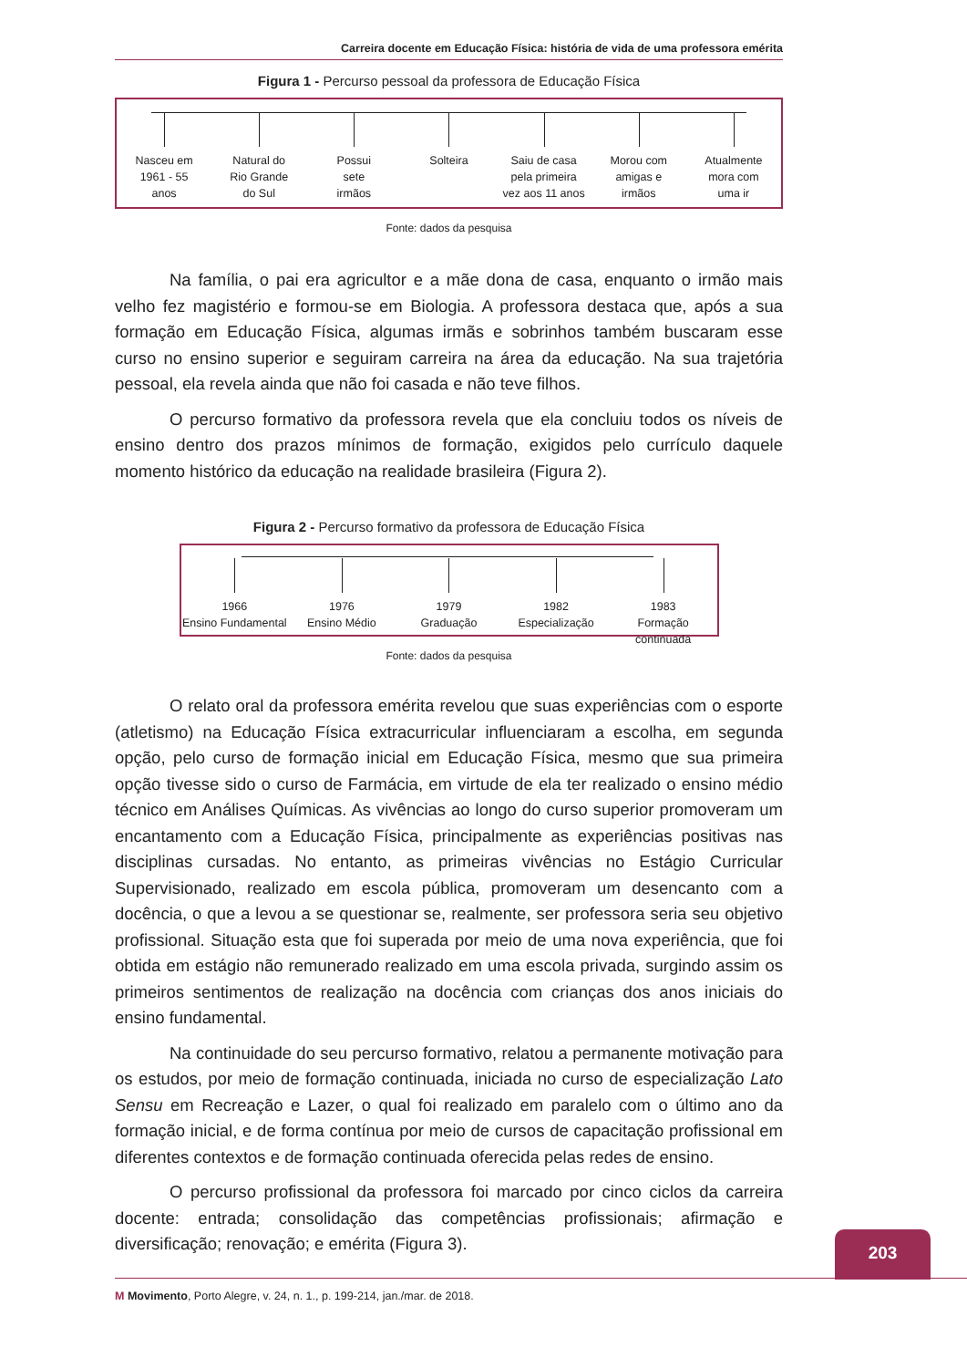Carreira docente em Educação Física: história de vida de uma professora emérita
Figura 1 - Percurso pessoal da professora de Educação Física
Nasceu em
1961 - 55
anos
Natural do
Rio Grande
do Sul
Possui
sete
irmãos
Solteira Saiu de casa
pela primeira
vez aos 11 anos
Morou com
amigas e
irmãos
Atualmente
mora com
uma ir
Fonte: dados da pesquisa
Na família, o pai era agricultor e a mãe dona de casa, enquanto o irmão mais velho fez magistério e formou-se em Biologia. A professora destaca que, após a sua formação em Educação Física, algumas irmãs e sobrinhos também buscaram esse curso no ensino superior e seguiram carreira na área da educação. Na sua trajetória pessoal, ela revela ainda que não foi casada e não teve filhos.
O percurso formativo da professora revela que ela concluiu todos os níveis de ensino dentro dos prazos mínimos de formação, exigidos pelo currículo daquele momento histórico da educação na realidade brasileira (Figura 2).
Figura 2 - Percurso formativo da professora de Educação Física
1966
Ensino Fundamental
1976
Ensino Médio
1979
Graduação
1982
Especialização
1983
Formação continuada
Fonte: dados da pesquisa
O relato oral da professora emérita revelou que suas experiências com o esporte (atletismo) na Educação Física extracurricular influenciaram a escolha, em segunda opção, pelo curso de formação inicial em Educação Física, mesmo que sua primeira opção tivesse sido o curso de Farmácia, em virtude de ela ter realizado o ensino médio técnico em Análises Químicas. As vivências ao longo do curso superior promoveram um encantamento com a Educação Física, principalmente as experiências positivas nas disciplinas cursadas. No entanto, as primeiras vivências no Estágio Curricular Supervisionado, realizado em escola pública, promoveram um desencanto com a docência, o que a levou a se questionar se, realmente, ser professora seria seu objetivo profissional. Situação esta que foi superada por meio de uma nova experiência, que foi obtida em estágio não remunerado realizado em uma escola privada, surgindo assim os primeiros sentimentos de realização na docência com crianças dos anos iniciais do ensino fundamental.
Na continuidade do seu percurso formativo, relatou a permanente motivação para os estudos, por meio de formação continuada, iniciada no curso de especialização Lato Sensu em Recreação e Lazer, o qual foi realizado em paralelo com o último ano da formação inicial, e de forma contínua por meio de cursos de capacitação profissional em diferentes contextos e de formação continuada oferecida pelas redes de ensino.
O percurso profissional da professora foi marcado por cinco ciclos da carreira docente: entrada; consolidação das competências profissionais; afirmação e diversificação; renovação; e emérita (Figura 3).
203
M Movimento, Porto Alegre, v. 24, n. 1., p. 199-214, jan./mar. de 2018.